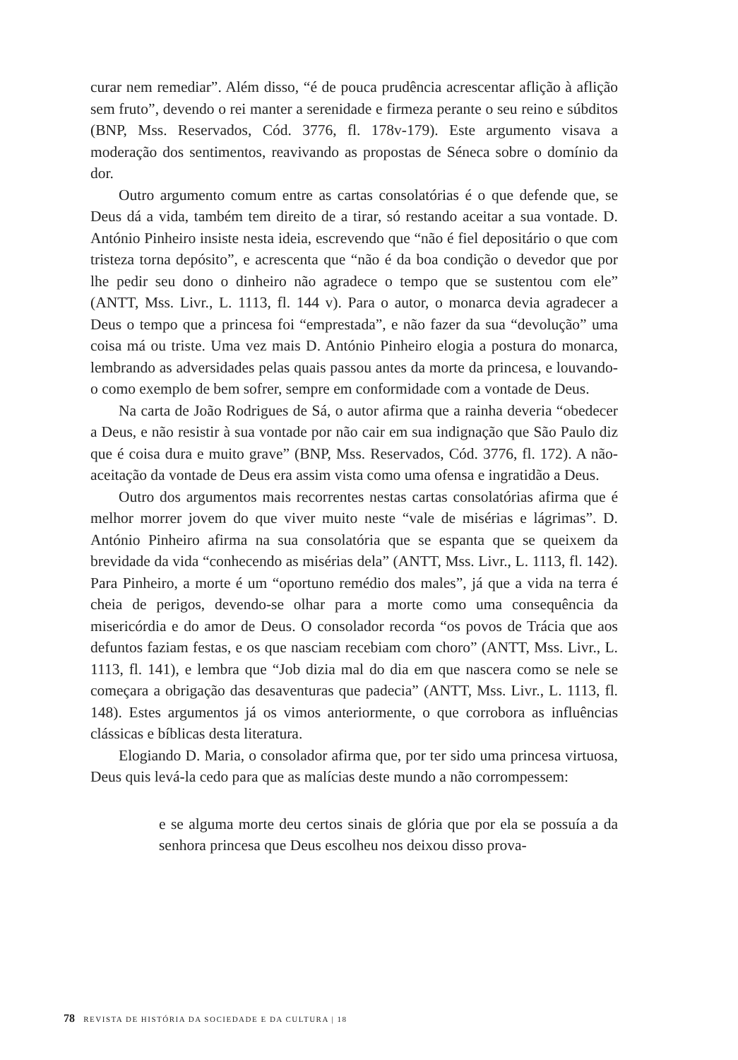curar nem remediar”. Além disso, “é de pouca prudência acrescentar aflição à aflição sem fruto”, devendo o rei manter a serenidade e firmeza perante o seu reino e súbditos (BNP, Mss. Reservados, Cód. 3776, fl. 178v-179). Este argumento visava a moderação dos sentimentos, reavivando as propostas de Séneca sobre o domínio da dor.
Outro argumento comum entre as cartas consolatórias é o que defende que, se Deus dá a vida, também tem direito de a tirar, só restando aceitar a sua vontade. D. António Pinheiro insiste nesta ideia, escrevendo que “não é fiel depositário o que com tristeza torna depósito”, e acrescenta que “não é da boa condição o devedor que por lhe pedir seu dono o dinheiro não agradece o tempo que se sustentou com ele” (ANTT, Mss. Livr., L. 1113, fl. 144 v). Para o autor, o monarca devia agradecer a Deus o tempo que a princesa foi “emprestada”, e não fazer da sua “devolução” uma coisa má ou triste. Uma vez mais D. António Pinheiro elogia a postura do monarca, lembrando as adversidades pelas quais passou antes da morte da princesa, e louvando-o como exemplo de bem sofrer, sempre em conformidade com a vontade de Deus.
Na carta de João Rodrigues de Sá, o autor afirma que a rainha deveria “obedecer a Deus, e não resistir à sua vontade por não cair em sua indignação que São Paulo diz que é coisa dura e muito grave” (BNP, Mss. Reservados, Cód. 3776, fl. 172). A não-aceitação da vontade de Deus era assim vista como uma ofensa e ingratidão a Deus.
Outro dos argumentos mais recorrentes nestas cartas consolatórias afirma que é melhor morrer jovem do que viver muito neste “vale de misérias e lágrimas”. D. António Pinheiro afirma na sua consolatória que se espanta que se queixem da brevidade da vida “conhecendo as misérias dela” (ANTT, Mss. Livr., L. 1113, fl. 142). Para Pinheiro, a morte é um “oportuno remédio dos males”, já que a vida na terra é cheia de perigos, devendo-se olhar para a morte como uma consequência da misericórdia e do amor de Deus. O consolador recorda “os povos de Trácia que aos defuntos faziam festas, e os que nasciam recebiam com choro” (ANTT, Mss. Livr., L. 1113, fl. 141), e lembra que “Job dizia mal do dia em que nascera como se nele se começara a obrigação das desaventuras que padecia” (ANTT, Mss. Livr., L. 1113, fl. 148). Estes argumentos já os vimos anteriormente, o que corrobora as influências clássicas e bíblicas desta literatura.
Elogiando D. Maria, o consolador afirma que, por ter sido uma princesa virtuosa, Deus quis levá-la cedo para que as malícias deste mundo a não corrompessem:
e se alguma morte deu certos sinais de glória que por ela se possuía a da senhora princesa que Deus escolheu nos deixou disso prova-
78 REVISTA DE HISTÓRIA DA SOCIEDADE E DA CULTURA | 18